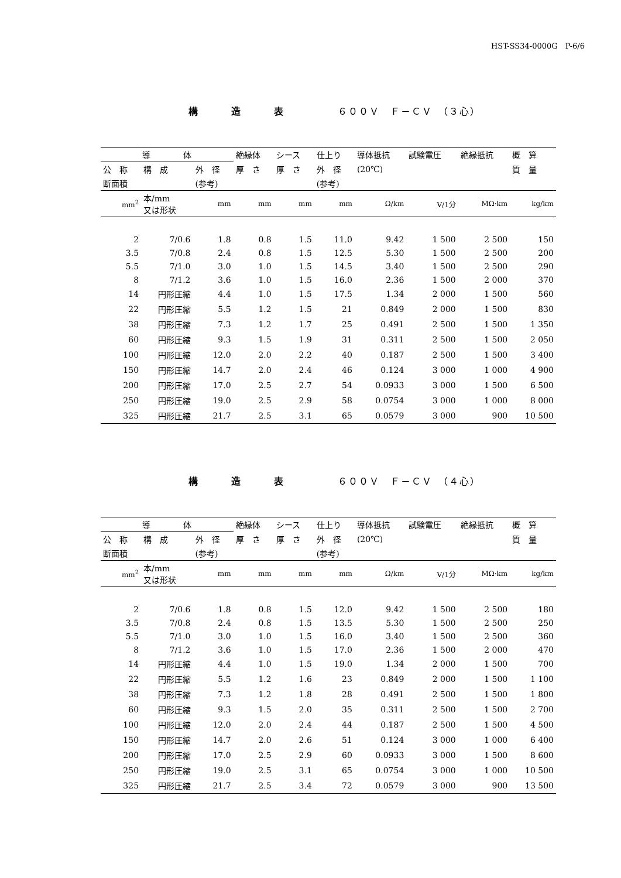HST-SS34-0000G　P-6/6
構 造 表　　６００Ｖ　Ｆ－ＣＶ　（３心）
| 導 体 | | | 絶縁体 | シース | 仕上り | 導体抵抗 | 試験電圧 | 絶縁抵抗 | 概 算 |
| --- | --- | --- | --- | --- | --- | --- | --- | --- | --- |
| 公 称 | 構 成 | 外 径 | 厚 さ | 厚 さ | 外 径 | (20℃) | | | 質 量 |
| 断面積 | | (参考) | | | (参考) | | | | |
| mm<sup>2</sup> | 本/mm 又は形状 | mm | mm | mm | mm | Ω/km | V/1分 | MΩ·km | kg/km |
| 2 | 7/0.6 | 1.8 | 0.8 | 1.5 | 11.0 | 9.42 | 1 500 | 2 500 | 150 |
| 3.5 | 7/0.8 | 2.4 | 0.8 | 1.5 | 12.5 | 5.30 | 1 500 | 2 500 | 200 |
| 5.5 | 7/1.0 | 3.0 | 1.0 | 1.5 | 14.5 | 3.40 | 1 500 | 2 500 | 290 |
| 8 | 7/1.2 | 3.6 | 1.0 | 1.5 | 16.0 | 2.36 | 1 500 | 2 000 | 370 |
| 14 | 円形圧縮 | 4.4 | 1.0 | 1.5 | 17.5 | 1.34 | 2 000 | 1 500 | 560 |
| 22 | 円形圧縮 | 5.5 | 1.2 | 1.5 | 21 | 0.849 | 2 000 | 1 500 | 830 |
| 38 | 円形圧縮 | 7.3 | 1.2 | 1.7 | 25 | 0.491 | 2 500 | 1 500 | 1 350 |
| 60 | 円形圧縮 | 9.3 | 1.5 | 1.9 | 31 | 0.311 | 2 500 | 1 500 | 2 050 |
| 100 | 円形圧縮 | 12.0 | 2.0 | 2.2 | 40 | 0.187 | 2 500 | 1 500 | 3 400 |
| 150 | 円形圧縮 | 14.7 | 2.0 | 2.4 | 46 | 0.124 | 3 000 | 1 000 | 4 900 |
| 200 | 円形圧縮 | 17.0 | 2.5 | 2.7 | 54 | 0.0933 | 3 000 | 1 500 | 6 500 |
| 250 | 円形圧縮 | 19.0 | 2.5 | 2.9 | 58 | 0.0754 | 3 000 | 1 000 | 8 000 |
| 325 | 円形圧縮 | 21.7 | 2.5 | 3.1 | 65 | 0.0579 | 3 000 | 900 | 10 500 |
構 造 表　　６００Ｖ　Ｆ－ＣＶ　（４心）
| 導 体 | | | 絶縁体 | シース | 仕上り | 導体抵抗 | 試験電圧 | 絶縁抵抗 | 概 算 |
| --- | --- | --- | --- | --- | --- | --- | --- | --- | --- |
| 公 称 | 構 成 | 外 径 | 厚 さ | 厚 さ | 外 径 | (20℃) | | | 質 量 |
| 断面積 | | (参考) | | | (参考) | | | | |
| mm<sup>2</sup> | 本/mm 又は形状 | mm | mm | mm | mm | Ω/km | V/1分 | MΩ·km | kg/km |
| 2 | 7/0.6 | 1.8 | 0.8 | 1.5 | 12.0 | 9.42 | 1 500 | 2 500 | 180 |
| 3.5 | 7/0.8 | 2.4 | 0.8 | 1.5 | 13.5 | 5.30 | 1 500 | 2 500 | 250 |
| 5.5 | 7/1.0 | 3.0 | 1.0 | 1.5 | 16.0 | 3.40 | 1 500 | 2 500 | 360 |
| 8 | 7/1.2 | 3.6 | 1.0 | 1.5 | 17.0 | 2.36 | 1 500 | 2 000 | 470 |
| 14 | 円形圧縮 | 4.4 | 1.0 | 1.5 | 19.0 | 1.34 | 2 000 | 1 500 | 700 |
| 22 | 円形圧縮 | 5.5 | 1.2 | 1.6 | 23 | 0.849 | 2 000 | 1 500 | 1 100 |
| 38 | 円形圧縮 | 7.3 | 1.2 | 1.8 | 28 | 0.491 | 2 500 | 1 500 | 1 800 |
| 60 | 円形圧縮 | 9.3 | 1.5 | 2.0 | 35 | 0.311 | 2 500 | 1 500 | 2 700 |
| 100 | 円形圧縮 | 12.0 | 2.0 | 2.4 | 44 | 0.187 | 2 500 | 1 500 | 4 500 |
| 150 | 円形圧縮 | 14.7 | 2.0 | 2.6 | 51 | 0.124 | 3 000 | 1 000 | 6 400 |
| 200 | 円形圧縮 | 17.0 | 2.5 | 2.9 | 60 | 0.0933 | 3 000 | 1 500 | 8 600 |
| 250 | 円形圧縮 | 19.0 | 2.5 | 3.1 | 65 | 0.0754 | 3 000 | 1 000 | 10 500 |
| 325 | 円形圧縮 | 21.7 | 2.5 | 3.4 | 72 | 0.0579 | 3 000 | 900 | 13 500 |